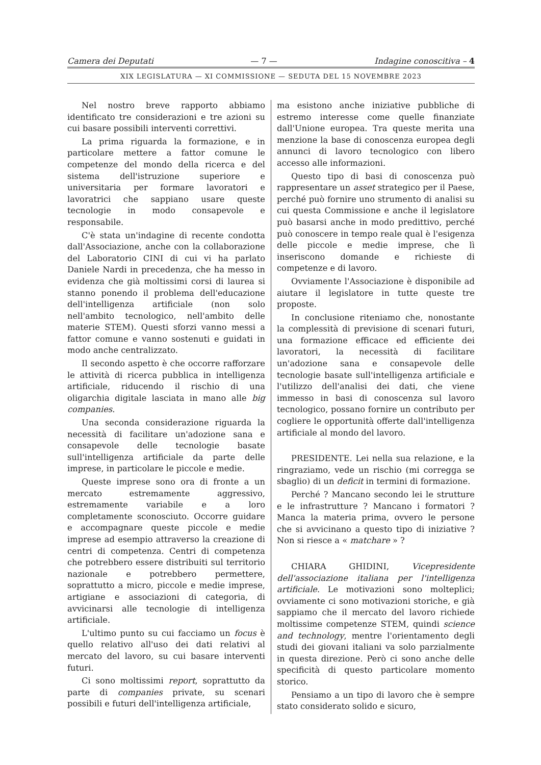Camera dei Deputati — 7 — Indagine conoscitiva – 4
XIX LEGISLATURA — XI COMMISSIONE — SEDUTA DEL 15 NOVEMBRE 2023
Nel nostro breve rapporto abbiamo identificato tre considerazioni e tre azioni su cui basare possibili interventi correttivi.
La prima riguarda la formazione, e in particolare mettere a fattor comune le competenze del mondo della ricerca e del sistema dell'istruzione superiore e universitaria per formare lavoratori e lavoratrici che sappiano usare queste tecnologie in modo consapevole e responsabile.
C'è stata un'indagine di recente condotta dall'Associazione, anche con la collaborazione del Laboratorio CINI di cui vi ha parlato Daniele Nardi in precedenza, che ha messo in evidenza che già moltissimi corsi di laurea si stanno ponendo il problema dell'educazione dell'intelligenza artificiale (non solo nell'ambito tecnologico, nell'ambito delle materie STEM). Questi sforzi vanno messi a fattor comune e vanno sostenuti e guidati in modo anche centralizzato.
Il secondo aspetto è che occorre rafforzare le attività di ricerca pubblica in intelligenza artificiale, riducendo il rischio di una oligarchia digitale lasciata in mano alle big companies.
Una seconda considerazione riguarda la necessità di facilitare un'adozione sana e consapevole delle tecnologie basate sull'intelligenza artificiale da parte delle imprese, in particolare le piccole e medie.
Queste imprese sono ora di fronte a un mercato estremamente aggressivo, estremamente variabile e a loro completamente sconosciuto. Occorre guidare e accompagnare queste piccole e medie imprese ad esempio attraverso la creazione di centri di competenza. Centri di competenza che potrebbero essere distribuiti sul territorio nazionale e potrebbero permettere, soprattutto a micro, piccole e medie imprese, artigiane e associazioni di categoria, di avvicinarsi alle tecnologie di intelligenza artificiale.
L'ultimo punto su cui facciamo un focus è quello relativo all'uso dei dati relativi al mercato del lavoro, su cui basare interventi futuri.
Ci sono moltissimi report, soprattutto da parte di companies private, su scenari possibili e futuri dell'intelligenza artificiale,
ma esistono anche iniziative pubbliche di estremo interesse come quelle finanziate dall'Unione europea. Tra queste merita una menzione la base di conoscenza europea degli annunci di lavoro tecnologico con libero accesso alle informazioni.
Questo tipo di basi di conoscenza può rappresentare un asset strategico per il Paese, perché può fornire uno strumento di analisi su cui questa Commissione e anche il legislatore può basarsi anche in modo predittivo, perché può conoscere in tempo reale qual è l'esigenza delle piccole e medie imprese, che lì inseriscono domande e richieste di competenze e di lavoro.
Ovviamente l'Associazione è disponibile ad aiutare il legislatore in tutte queste tre proposte.
In conclusione riteniamo che, nonostante la complessità di previsione di scenari futuri, una formazione efficace ed efficiente dei lavoratori, la necessità di facilitare un'adozione sana e consapevole delle tecnologie basate sull'intelligenza artificiale e l'utilizzo dell'analisi dei dati, che viene immesso in basi di conoscenza sul lavoro tecnologico, possano fornire un contributo per cogliere le opportunità offerte dall'intelligenza artificiale al mondo del lavoro.
PRESIDENTE. Lei nella sua relazione, e la ringraziamo, vede un rischio (mi corregga se sbaglio) di un deficit in termini di formazione.
Perché ? Mancano secondo lei le strutture e le infrastrutture ? Mancano i formatori ? Manca la materia prima, ovvero le persone che si avvicinano a questo tipo di iniziative ? Non si riesce a « matchare » ?
CHIARA GHIDINI, Vicepresidente dell'associazione italiana per l'intelligenza artificiale. Le motivazioni sono molteplici; ovviamente ci sono motivazioni storiche, e già sappiamo che il mercato del lavoro richiede moltissime competenze STEM, quindi science and technology, mentre l'orientamento degli studi dei giovani italiani va solo parzialmente in questa direzione. Però ci sono anche delle specificità di questo particolare momento storico.
Pensiamo a un tipo di lavoro che è sempre stato considerato solido e sicuro,